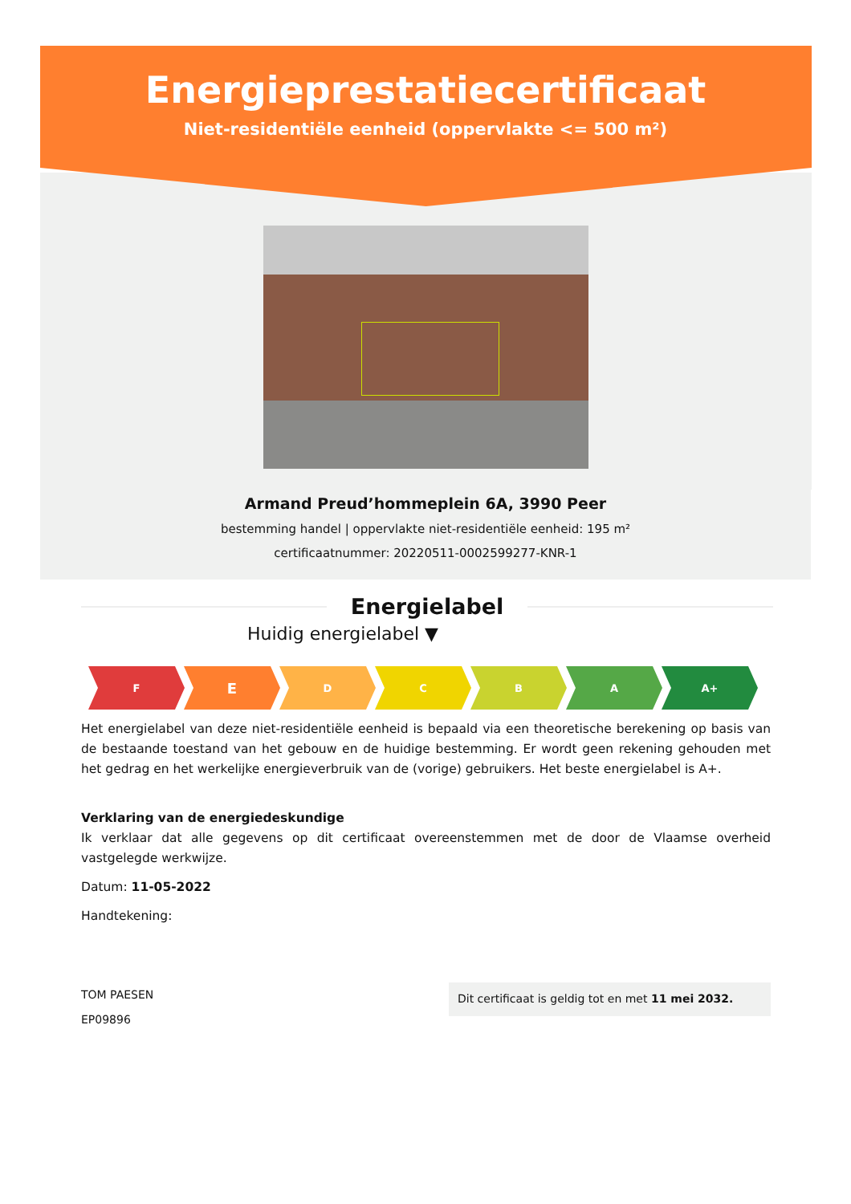Energieprestatiecertificaat
Niet-residentiële eenheid (oppervlakte <= 500 m²)
Armand Preud’hommeplein 6A, 3990 Peer
bestemming handel | oppervlakte niet-residentiële eenheid: 195 m²
certificaatnummer: 20220511-0002599277-KNR-1
Energielabel
Huidig energielabel ▼
F
E
D C B A A+
Het energielabel van deze niet-residentiële eenheid is bepaald via een theoretische berekening op basis van de bestaande toestand van het gebouw en de huidige bestemming. Er wordt geen rekening gehouden met het gedrag en het werkelijke energieverbruik van de (vorige) gebruikers. Het beste energielabel is A+.
Verklaring van de energiedeskundige
Ik verklaar dat alle gegevens op dit certificaat overeenstemmen met de door de Vlaamse overheid vastgelegde werkwijze.
Datum: 11-05-2022
Handtekening:
TOM PAESEN
EP09896
Dit certificaat is geldig tot en met 11 mei 2032.